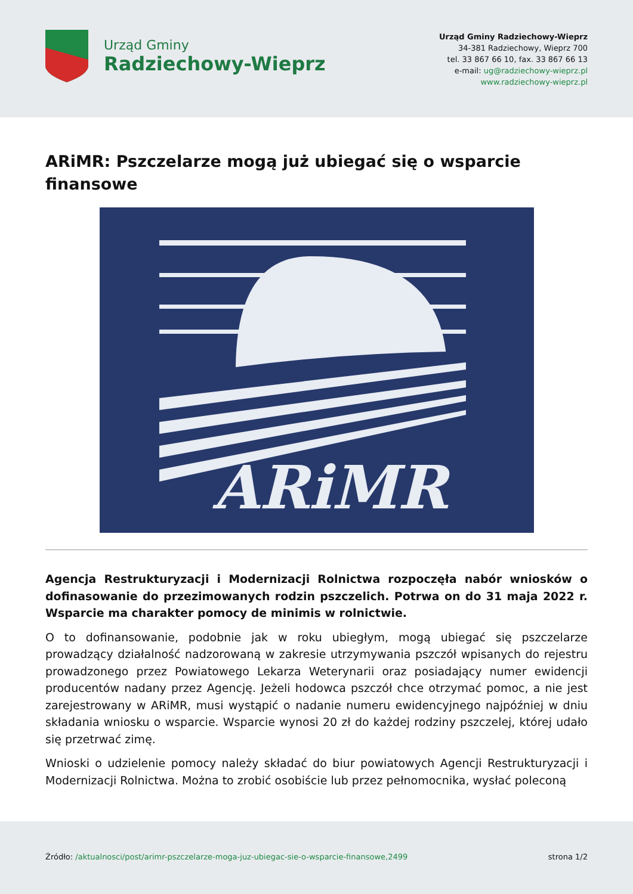Urząd Gminy
Radziechowy-Wieprz
Urząd Gminy Radziechowy-Wieprz
34-381 Radziechowy, Wieprz 700
tel. 33 867 66 10, fax. 33 867 66 13
e-mail: ug@radziechowy-wieprz.pl
www.radziechowy-wieprz.pl
ARiMR: Pszczelarze mogą już ubiegać się o wsparcie finansowe
ARiMR
Agencja Restrukturyzacji i Modernizacji Rolnictwa rozpoczęła nabór wniosków o dofinasowanie do przezimowanych rodzin pszczelich. Potrwa on do 31 maja 2022 r. Wsparcie ma charakter pomocy de minimis w rolnictwie.
O to dofinansowanie, podobnie jak w roku ubiegłym, mogą ubiegać się pszczelarze prowadzący działalność nadzorowaną w zakresie utrzymywania pszczół wpisanych do rejestru prowadzonego przez Powiatowego Lekarza Weterynarii oraz posiadający numer ewidencji producentów nadany przez Agencję. Jeżeli hodowca pszczół chce otrzymać pomoc, a nie jest zarejestrowany w ARiMR, musi wystąpić o nadanie numeru ewidencyjnego najpóźniej w dniu składania wniosku o wsparcie. Wsparcie wynosi 20 zł do każdej rodziny pszczelej, której udało się przetrwać zimę.
Wnioski o udzielenie pomocy należy składać do biur powiatowych Agencji Restrukturyzacji i Modernizacji Rolnictwa. Można to zrobić osobiście lub przez pełnomocnika, wysłać poleconą
Źródło: /aktualnosci/post/arimr-pszczelarze-moga-juz-ubiegac-sie-o-wsparcie-finansowe,2499
strona 1/2